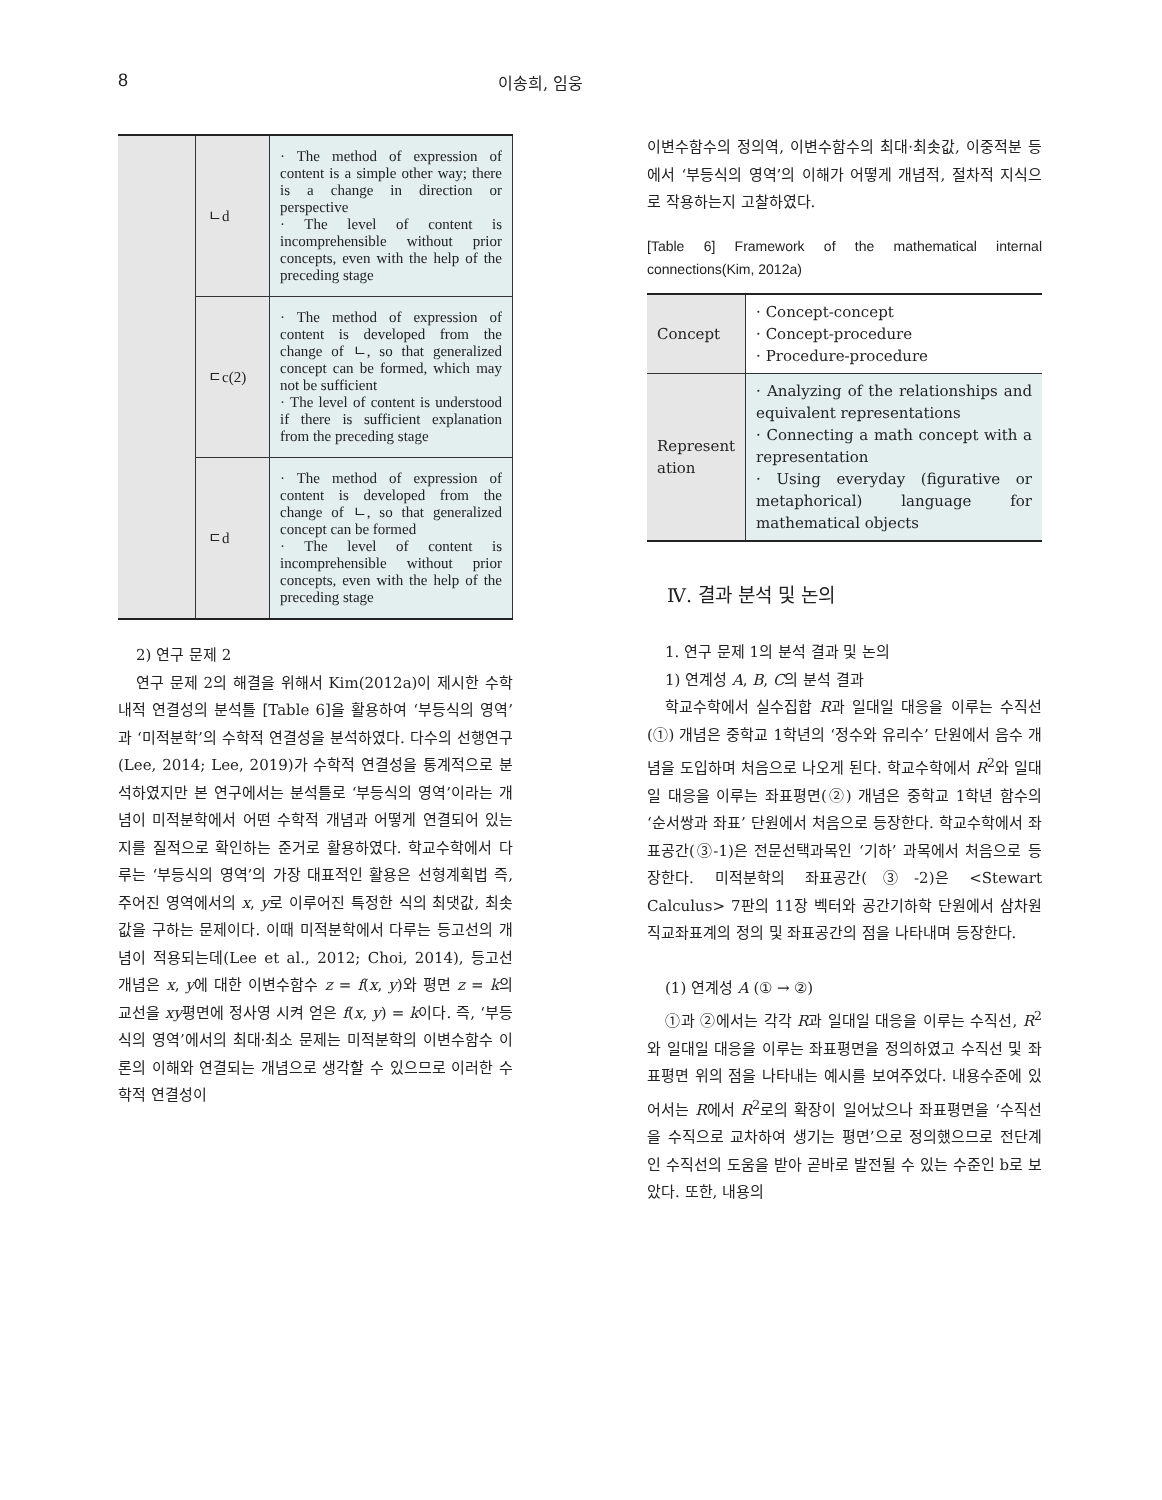8 이송희, 임웅
| | ㄴd | · The method of expression of content is a simple other way; there is a change in direction or perspective · The level of content is incomprehensible without prior concepts, even with the help of the preceding stage |
| | ㄷc(2) | · The method of expression of content is developed from the change of ㄴ, so that generalized concept can be formed, which may not be sufficient · The level of content is understood if there is sufficient explanation from the preceding stage |
| | ㄷd | · The method of expression of content is developed from the change of ㄴ, so that generalized concept can be formed · The level of content is incomprehensible without prior concepts, even with the help of the preceding stage |
2) 연구 문제 2
연구 문제 2의 해결을 위해서 Kim(2012a)이 제시한 수학 내적 연결성의 분석틀 [Table 6]을 활용하여 ‘부등식의 영역’과 ‘미적분학’의 수학적 연결성을 분석하였다. 다수의 선행연구(Lee, 2014; Lee, 2019)가 수학적 연결성을 통계적으로 분석하였지만 본 연구에서는 분석틀로 ‘부등식의 영역’이라는 개념이 미적분학에서 어떤 수학적 개념과 어떻게 연결되어 있는지를 질적으로 확인하는 준거로 활용하였다. 학교수학에서 다루는 ‘부등식의 영역’의 가장 대표적인 활용은 선형계획법 즉, 주어진 영역에서의 x, y로 이루어진 특정한 식의 최댓값, 최솟값을 구하는 문제이다. 이때 미적분학에서 다루는 등고선의 개념이 적용되는데(Lee et al., 2012; Choi, 2014), 등고선 개념은 x, y에 대한 이변수함수 z = f(x, y)와 평면 z = k의 교선을 xy평면에 정사영 시켜 얻은 f(x, y) = k이다. 즉, ‘부등식의 영역’에서의 최대·최소 문제는 미적분학의 이변수함수 이론의 이해와 연결되는 개념으로 생각할 수 있으므로 이러한 수학적 연결성이
이변수함수의 정의역, 이변수함수의 최대·최솟값, 이중적분 등에서 ‘부등식의 영역’의 이해가 어떻게 개념적, 절차적 지식으로 작용하는지 고찰하였다.
[Table 6] Framework of the mathematical internal connections(Kim, 2012a)
| Concept | · Concept-concept · Concept-procedure · Procedure-procedure |
| Represent ation | · Analyzing of the relationships and equivalent representations · Connecting a math concept with a representation · Using everyday (figurative or metaphorical) language for mathematical objects |
Ⅳ. 결과 분석 및 논의
1. 연구 문제 1의 분석 결과 및 논의
1) 연계성 A, B, C의 분석 결과
학교수학에서 실수집합 R과 일대일 대응을 이루는 수직선(①) 개념은 중학교 1학년의 ‘정수와 유리수’ 단원에서 음수 개념을 도입하며 처음으로 나오게 된다. 학교수학에서 R<sup>2</sup>와 일대일 대응을 이루는 좌표평면(②) 개념은 중학교 1학년 함수의 ‘순서쌍과 좌표’ 단원에서 처음으로 등장한다. 학교수학에서 좌표공간(③-1)은 전문선택과목인 ‘기하’ 과목에서 처음으로 등장한다. 미적분학의 좌표공간(③-2)은 <Stewart Calculus> 7판의 11장 벡터와 공간기하학 단원에서 삼차원 직교좌표계의 정의 및 좌표공간의 점을 나타내며 등장한다.
(1) 연계성 A (① → ②)
①과 ②에서는 각각 R과 일대일 대응을 이루는 수직선, R<sup>2</sup>와 일대일 대응을 이루는 좌표평면을 정의하였고 수직선 및 좌표평면 위의 점을 나타내는 예시를 보여주었다. 내용수준에 있어서는 R에서 R<sup>2</sup>로의 확장이 일어났으나 좌표평면을 ‘수직선을 수직으로 교차하여 생기는 평면’으로 정의했으므로 전단계인 수직선의 도움을 받아 곧바로 발전될 수 있는 수준인 b로 보았다. 또한, 내용의